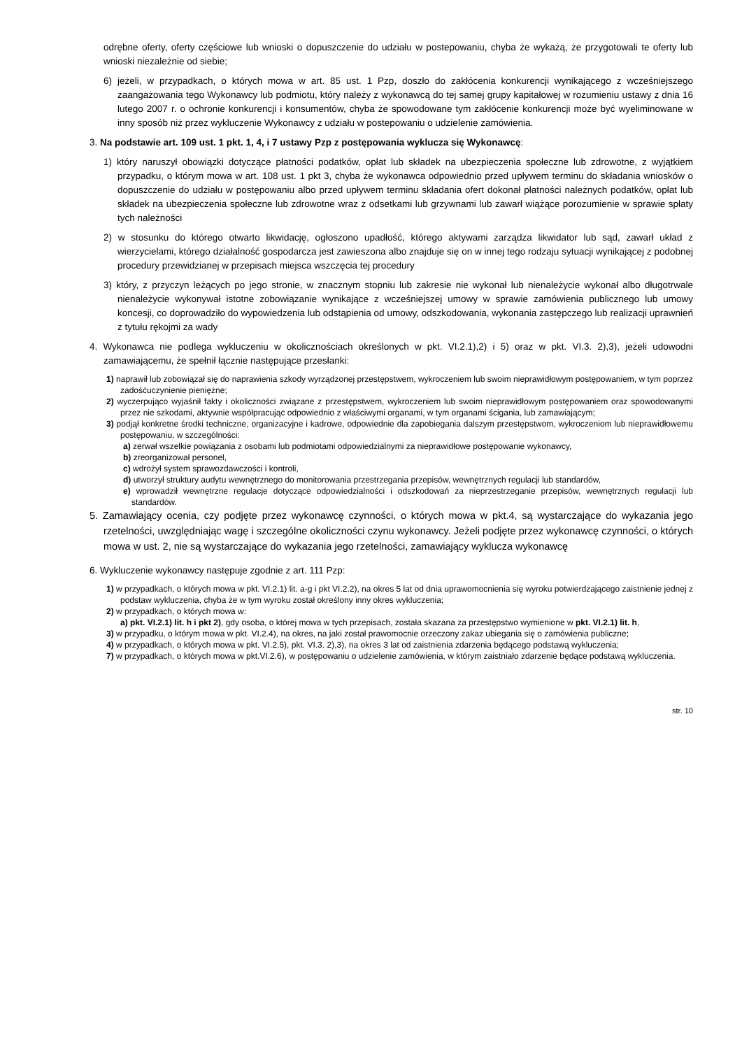odrębne oferty, oferty częściowe lub wnioski o dopuszczenie do udziału w postepowaniu, chyba że wykażą, że przygotowali te oferty lub wnioski niezależnie od siebie;
6) jeżeli, w przypadkach, o których mowa w art. 85 ust. 1 Pzp, doszło do zakłócenia konkurencji wynikającego z wcześniejszego zaangażowania tego Wykonawcy lub podmiotu, który należy z wykonawcą do tej samej grupy kapitałowej w rozumieniu ustawy z dnia 16 lutego 2007 r. o ochronie konkurencji i konsumentów, chyba że spowodowane tym zakłócenie konkurencji może być wyeliminowane w inny sposób niż przez wykluczenie Wykonawcy z udziału w postepowaniu o udzielenie zamówienia.
3. Na podstawie art. 109 ust. 1 pkt. 1, 4, i 7 ustawy Pzp z postępowania wyklucza się Wykonawcę:
1) który naruszył obowiązki dotyczące płatności podatków, opłat lub składek na ubezpieczenia społeczne lub zdrowotne, z wyjątkiem przypadku, o którym mowa w art. 108 ust. 1 pkt 3, chyba że wykonawca odpowiednio przed upływem terminu do składania wniosków o dopuszczenie do udziału w postępowaniu albo przed upływem terminu składania ofert dokonał płatności należnych podatków, opłat lub składek na ubezpieczenia społeczne lub zdrowotne wraz z odsetkami lub grzywnami lub zawarł wiążące porozumienie w sprawie spłaty tych należności
2) w stosunku do którego otwarto likwidację, ogłoszono upadłość, którego aktywami zarządza likwidator lub sąd, zawarł układ z wierzycielami, którego działalność gospodarcza jest zawieszona albo znajduje się on w innej tego rodzaju sytuacji wynikającej z podobnej procedury przewidzianej w przepisach miejsca wszczęcia tej procedury
3) który, z przyczyn leżących po jego stronie, w znacznym stopniu lub zakresie nie wykonał lub nienależycie wykonał albo długotrwale nienależycie wykonywał istotne zobowiązanie wynikające z wcześniejszej umowy w sprawie zamówienia publicznego lub umowy koncesji, co doprowadziło do wypowiedzenia lub odstąpienia od umowy, odszkodowania, wykonania zastępczego lub realizacji uprawnień z tytułu rękojmi za wady
4. Wykonawca nie podlega wykluczeniu w okolicznościach określonych w pkt. VI.2.1),2) i 5) oraz w pkt. VI.3. 2),3), jeżeli udowodni zamawiającemu, że spełnił łącznie następujące przesłanki:
1) naprawił lub zobowiązał się do naprawienia szkody wyrządzonej przestępstwem, wykroczeniem lub swoim nieprawidłowym postępowaniem, w tym poprzez zadośćuczynienie pieniężne;
2) wyczerpująco wyjaśnił fakty i okoliczności związane z przestępstwem, wykroczeniem lub swoim nieprawidłowym postępowaniem oraz spowodowanymi przez nie szkodami, aktywnie współpracując odpowiednio z właściwymi organami, w tym organami ścigania, lub zamawiającym;
3) podjął konkretne środki techniczne, organizacyjne i kadrowe, odpowiednie dla zapobiegania dalszym przestępstwom, wykroczeniom lub nieprawidłowemu postępowaniu, w szczególności:
a) zerwał wszelkie powiązania z osobami lub podmiotami odpowiedzialnymi za nieprawidłowe postępowanie wykonawcy,
b) zreorganizował personel,
c) wdrożył system sprawozdawczości i kontroli,
d) utworzył struktury audytu wewnętrznego do monitorowania przestrzegania przepisów, wewnętrznych regulacji lub standardów,
e) wprowadził wewnętrzne regulacje dotyczące odpowiedzialności i odszkodowań za nieprzestrzeganie przepisów, wewnętrznych regulacji lub standardów.
5. Zamawiający ocenia, czy podjęte przez wykonawcę czynności, o których mowa w pkt.4, są wystarczające do wykazania jego rzetelności, uwzględniając wagę i szczególne okoliczności czynu wykonawcy. Jeżeli podjęte przez wykonawcę czynności, o których mowa w ust. 2, nie są wystarczające do wykazania jego rzetelności, zamawiający wyklucza wykonawcę
6. Wykluczenie wykonawcy następuje zgodnie z art. 111 Pzp:
1) w przypadkach, o których mowa w pkt. VI.2.1) lit. a-g i pkt VI.2.2), na okres 5 lat od dnia uprawomocnienia się wyroku potwierdzającego zaistnienie jednej z podstaw wykluczenia, chyba że w tym wyroku został określony inny okres wykluczenia;
2) w przypadkach, o których mowa w:
a) pkt. VI.2.1) lit. h i pkt 2), gdy osoba, o której mowa w tych przepisach, została skazana za przestępstwo wymienione w pkt. VI.2.1) lit. h,
3) w przypadku, o którym mowa w pkt. VI.2.4), na okres, na jaki został prawomocnie orzeczony zakaz ubiegania się o zamówienia publiczne;
4) w przypadkach, o których mowa w pkt. VI.2.5), pkt. VI.3. 2),3), na okres 3 lat od zaistnienia zdarzenia będącego podstawą wykluczenia;
7) w przypadkach, o których mowa w pkt.VI.2.6), w postępowaniu o udzielenie zamówienia, w którym zaistniało zdarzenie będące podstawą wykluczenia.
str. 10